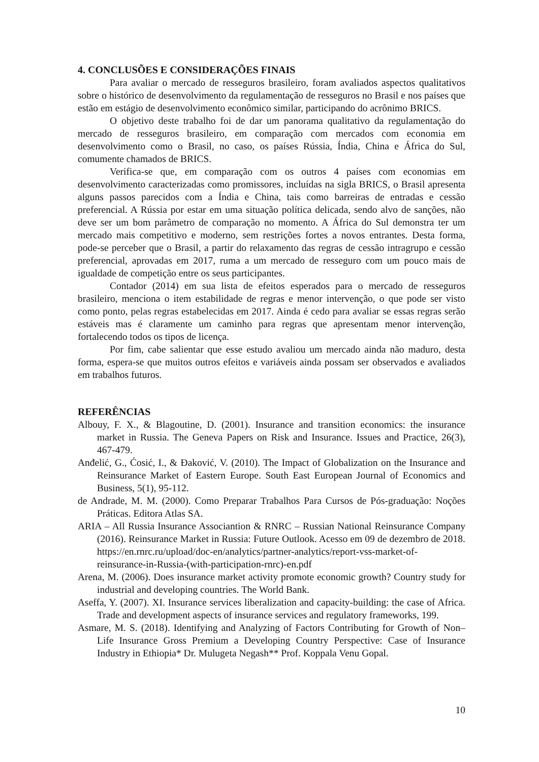4. CONCLUSÕES E CONSIDERAÇÕES FINAIS
Para avaliar o mercado de resseguros brasileiro, foram avaliados aspectos qualitativos sobre o histórico de desenvolvimento da regulamentação de resseguros no Brasil e nos países que estão em estágio de desenvolvimento econômico similar, participando do acrônimo BRICS.
O objetivo deste trabalho foi de dar um panorama qualitativo da regulamentação do mercado de resseguros brasileiro, em comparação com mercados com economia em desenvolvimento como o Brasil, no caso, os países Rússia, Índia, China e África do Sul, comumente chamados de BRICS.
Verifica-se que, em comparação com os outros 4 países com economias em desenvolvimento caracterizadas como promissores, incluídas na sigla BRICS, o Brasil apresenta alguns passos parecidos com a Índia e China, tais como barreiras de entradas e cessão preferencial. A Rússia por estar em uma situação política delicada, sendo alvo de sanções, não deve ser um bom parâmetro de comparação no momento. A África do Sul demonstra ter um mercado mais competitivo e moderno, sem restrições fortes a novos entrantes. Desta forma, pode-se perceber que o Brasil, a partir do relaxamento das regras de cessão intragrupo e cessão preferencial, aprovadas em 2017, ruma a um mercado de resseguro com um pouco mais de igualdade de competição entre os seus participantes.
Contador (2014) em sua lista de efeitos esperados para o mercado de resseguros brasileiro, menciona o item estabilidade de regras e menor intervenção, o que pode ser visto como ponto, pelas regras estabelecidas em 2017. Ainda é cedo para avaliar se essas regras serão estáveis mas é claramente um caminho para regras que apresentam menor intervenção, fortalecendo todos os tipos de licença.
Por fim, cabe salientar que esse estudo avaliou um mercado ainda não maduro, desta forma, espera-se que muitos outros efeitos e variáveis ainda possam ser observados e avaliados em trabalhos futuros.
REFERÊNCIAS
Albouy, F. X., & Blagoutine, D. (2001). Insurance and transition economics: the insurance market in Russia. The Geneva Papers on Risk and Insurance. Issues and Practice, 26(3), 467-479.
Anđelić, G., Ćosić, I., & Đaković, V. (2010). The Impact of Globalization on the Insurance and Reinsurance Market of Eastern Europe. South East European Journal of Economics and Business, 5(1), 95-112.
de Andrade, M. M. (2000). Como Preparar Trabalhos Para Cursos de Pós-graduação: Noções Práticas. Editora Atlas SA.
ARIA – All Russia Insurance Associantion & RNRC – Russian National Reinsurance Company (2016). Reinsurance Market in Russia: Future Outlook. Acesso em 09 de dezembro de 2018. https://en.rnrc.ru/upload/doc-en/analytics/partner-analytics/report-vss-market-of-reinsurance-in-Russia-(with-participation-rnrc)-en.pdf
Arena, M. (2006). Does insurance market activity promote economic growth? Country study for industrial and developing countries. The World Bank.
Aseffa, Y. (2007). XI. Insurance services liberalization and capacity-building: the case of Africa. Trade and development aspects of insurance services and regulatory frameworks, 199.
Asmare, M. S. (2018). Identifying and Analyzing of Factors Contributing for Growth of Non–Life Insurance Gross Premium a Developing Country Perspective: Case of Insurance Industry in Ethiopia* Dr. Mulugeta Negash** Prof. Koppala Venu Gopal.
10